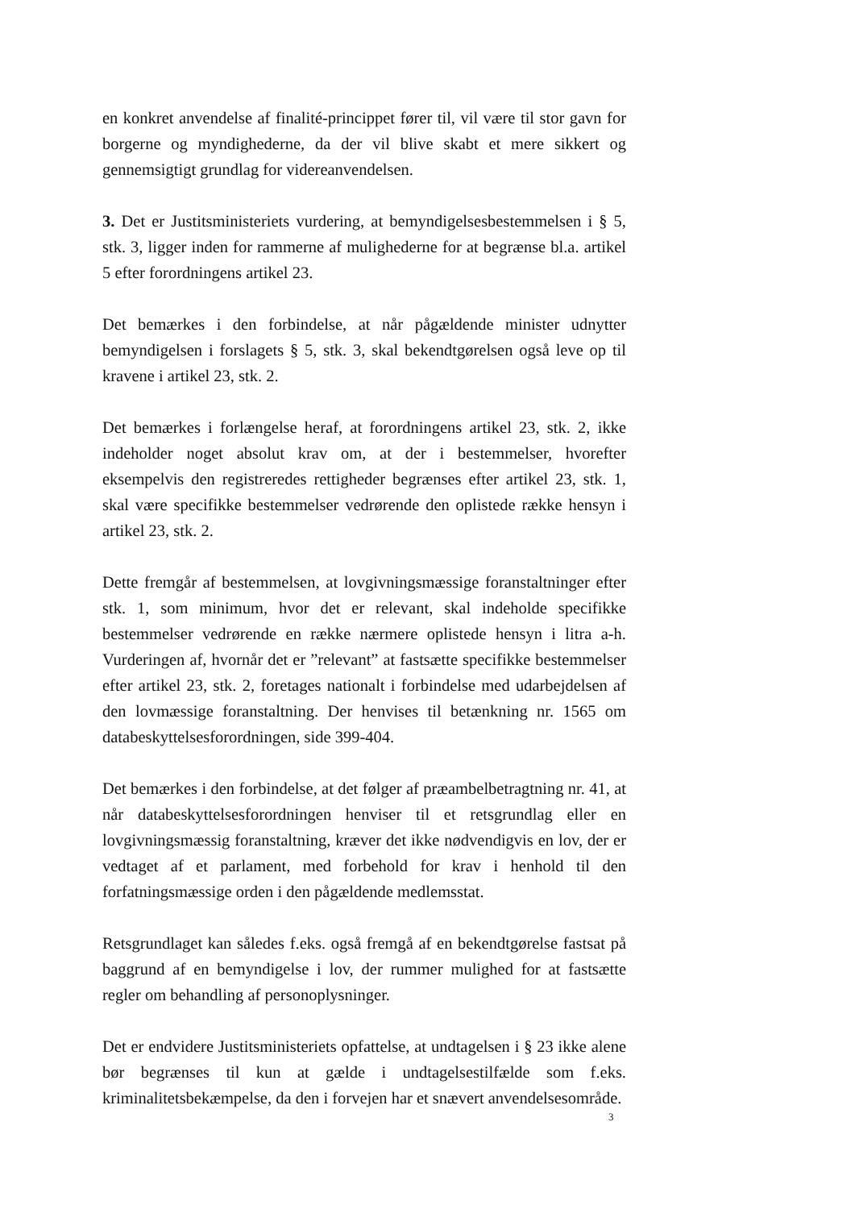en konkret anvendelse af finalité-princippet fører til, vil være til stor gavn for borgerne og myndighederne, da der vil blive skabt et mere sikkert og gennemsigtigt grundlag for videreanvendelsen.
3. Det er Justitsministeriets vurdering, at bemyndigelsesbestemmelsen i § 5, stk. 3, ligger inden for rammerne af mulighederne for at begrænse bl.a. artikel 5 efter forordningens artikel 23.
Det bemærkes i den forbindelse, at når pågældende minister udnytter bemyndigelsen i forslagets § 5, stk. 3, skal bekendtgørelsen også leve op til kravene i artikel 23, stk. 2.
Det bemærkes i forlængelse heraf, at forordningens artikel 23, stk. 2, ikke indeholder noget absolut krav om, at der i bestemmelser, hvorefter eksempelvis den registreredes rettigheder begrænses efter artikel 23, stk. 1, skal være specifikke bestemmelser vedrørende den oplistede række hensyn i artikel 23, stk. 2.
Dette fremgår af bestemmelsen, at lovgivningsmæssige foranstaltninger efter stk. 1, som minimum, hvor det er relevant, skal indeholde specifikke bestemmelser vedrørende en række nærmere oplistede hensyn i litra a-h. Vurderingen af, hvornår det er ”relevant” at fastsætte specifikke bestemmelser efter artikel 23, stk. 2, foretages nationalt i forbindelse med udarbejdelsen af den lovmæssige foranstaltning. Der henvises til betænkning nr. 1565 om databeskyttelsesforordningen, side 399-404.
Det bemærkes i den forbindelse, at det følger af præambelbetragtning nr. 41, at når databeskyttelsesforordningen henviser til et retsgrundlag eller en lovgivningsmæssig foranstaltning, kræver det ikke nødvendigvis en lov, der er vedtaget af et parlament, med forbehold for krav i henhold til den forfatningsmæssige orden i den pågældende medlemsstat.
Retsgrundlaget kan således f.eks. også fremgå af en bekendtgørelse fastsat på baggrund af en bemyndigelse i lov, der rummer mulighed for at fastsætte regler om behandling af personoplysninger.
Det er endvidere Justitsministeriets opfattelse, at undtagelsen i § 23 ikke alene bør begrænses til kun at gælde i undtagelsestilfælde som f.eks. kriminalitetsbekæmpelse, da den i forvejen har et snævert anvendelsesområde.
3